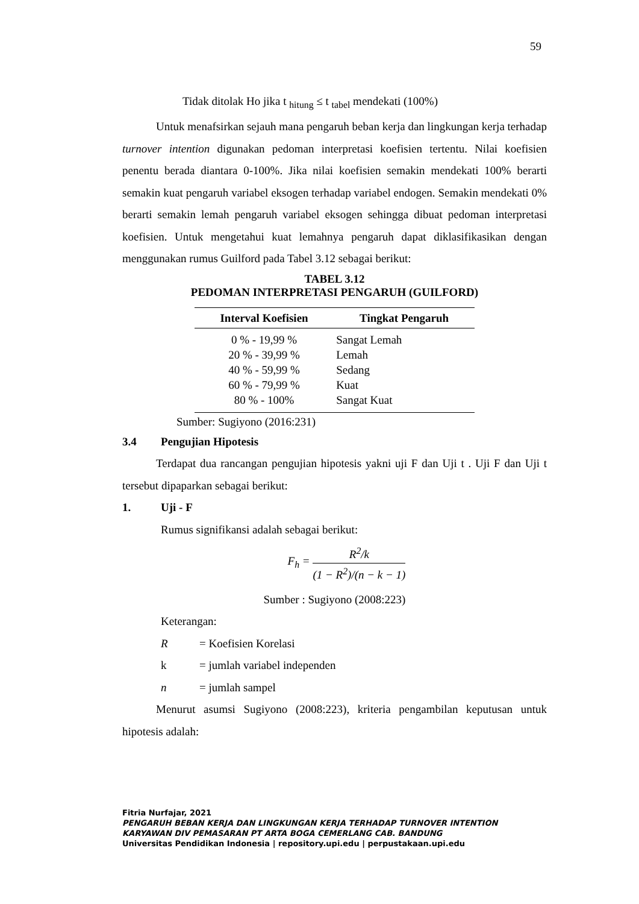59
Tidak ditolak Ho jika t <sub>hitung</sub> ≤ t <sub>tabel</sub> mendekati (100%)
Untuk menafsirkan sejauh mana pengaruh beban kerja dan lingkungan kerja terhadap turnover intention digunakan pedoman interpretasi koefisien tertentu. Nilai koefisien penentu berada diantara 0-100%. Jika nilai koefisien semakin mendekati 100% berarti semakin kuat pengaruh variabel eksogen terhadap variabel endogen. Semakin mendekati 0% berarti semakin lemah pengaruh variabel eksogen sehingga dibuat pedoman interpretasi koefisien. Untuk mengetahui kuat lemahnya pengaruh dapat diklasifikasikan dengan menggunakan rumus Guilford pada Tabel 3.12 sebagai berikut:
TABEL 3.12
PEDOMAN INTERPRETASI PENGARUH (GUILFORD)
| Interval Koefisien | Tingkat Pengaruh |
| --- | --- |
| 0 % - 19,99 % | Sangat Lemah |
| 20 % - 39,99 % | Lemah |
| 40 % - 59,99 % | Sedang |
| 60 % - 79,99 % | Kuat |
| 80 % - 100% | Sangat Kuat |
Sumber: Sugiyono (2016:231)
3.4 Pengujian Hipotesis
Terdapat dua rancangan pengujian hipotesis yakni uji F dan Uji t . Uji F dan Uji t tersebut dipaparkan sebagai berikut:
1. Uji - F
Rumus signifikansi adalah sebagai berikut:
F<sub>h</sub> = R<sup>2</sup>/k (1 − R<sup>2</sup>)/(n − k − 1)
Sumber : Sugiyono (2008:223)
Keterangan:
R = Koefisien Korelasi
k = jumlah variabel independen
n = jumlah sampel
Menurut asumsi Sugiyono (2008:223), kriteria pengambilan keputusan untuk hipotesis adalah:
Fitria Nurfajar, 2021
PENGARUH BEBAN KERJA DAN LINGKUNGAN KERJA TERHADAP TURNOVER INTENTION
KARYAWAN DIV PEMASARAN PT ARTA BOGA CEMERLANG CAB. BANDUNG
Universitas Pendidikan Indonesia | repository.upi.edu | perpustakaan.upi.edu